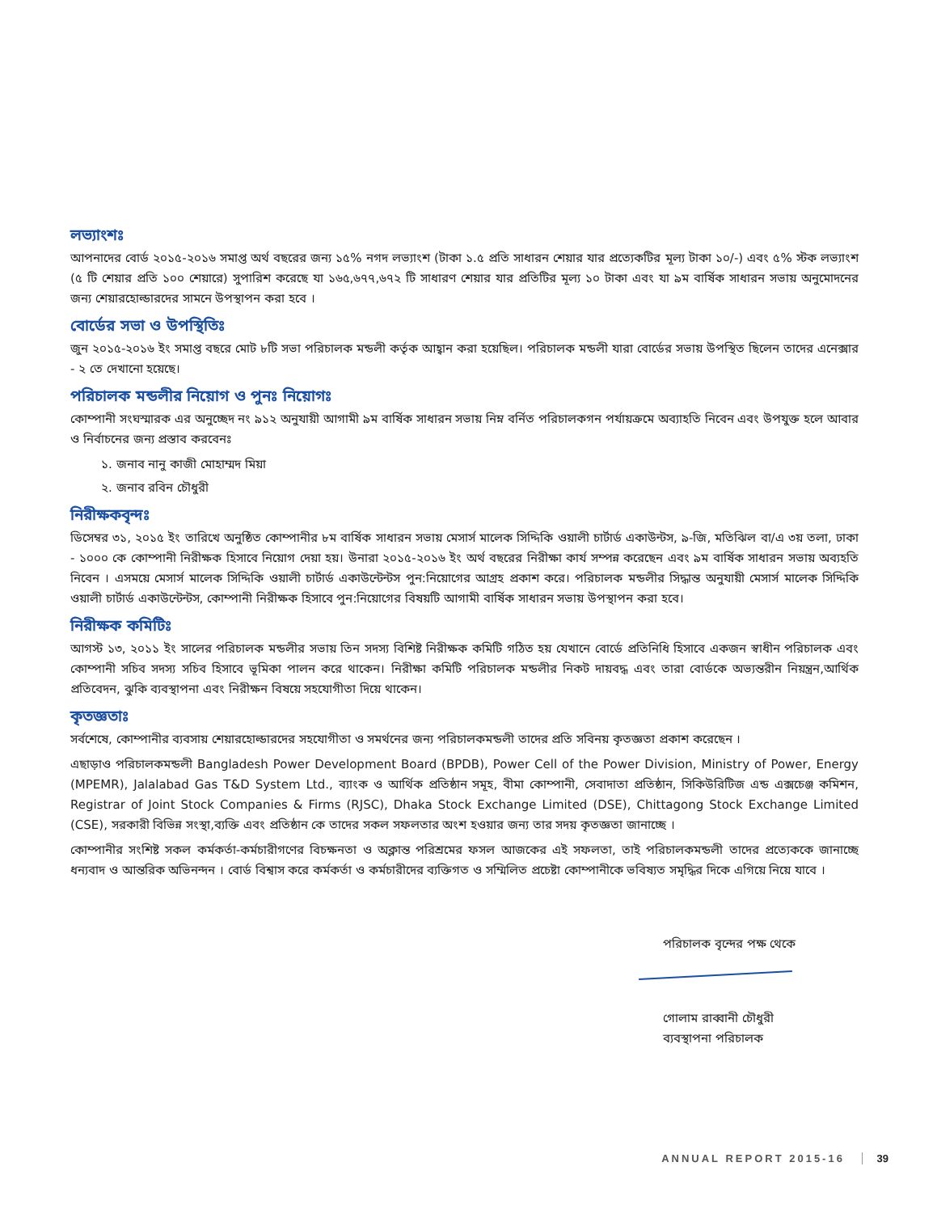লভ্যাংশঃ
আপনাদের বোর্ড ২০১৫-২০১৬ সমাপ্ত অর্থ বছরের জন্য ১৫% নগদ লভ্যাংশ (টাকা ১.৫ প্রতি সাধারন শেয়ার যার প্রত্যেকটির মূল্য টাকা ১০/-) এবং ৫% স্টক লভ্যাংশ (৫ টি শেয়ার প্রতি ১০০ শেয়ারে) সুপারিশ করেছে যা ১৬৫,৬৭৭,৬৭২ টি সাধারণ শেয়ার যার প্রতিটির মূল্য ১০ টাকা এবং যা ৯ম বার্ষিক সাধারন সভায় অনুমোদনের জন্য শেয়ারহোল্ডারদের সামনে উপস্থাপন করা হবে ।
বোর্ডের সভা ও উপস্থিতিঃ
জুন ২০১৫-২০১৬ ইং সমাপ্ত বছরে মোট ৮টি সভা পরিচালক মন্ডলী কর্তৃক আহ্বান করা হয়েছিল। পরিচালক মন্ডলী যারা বোর্ডের সভায় উপস্থিত ছিলেন তাদের এনেক্সার - ২ তে দেখানো হয়েছে।
পরিচালক মন্ডলীর নিয়োগ ও পুনঃ নিয়োগঃ
কোম্পানী সংঘস্মারক এর অনুচ্ছেদ নং ৯১২ অনুযায়ী আগামী ৯ম বার্ষিক সাধারন সভায় নিম্ন বর্নিত পরিচালকগন পর্যায়ক্রমে অব্যাহতি নিবেন এবং উপযুক্ত হলে আবার ও নির্বাচনের জন্য প্রস্তাব করবেনঃ
১. জনাব নানু কাজী মোহাম্মদ মিয়া
২. জনাব রবিন চৌধুরী
নিরীক্ষকবৃন্দঃ
ডিসেম্বর ৩১, ২০১৫ ইং তারিখে অনুষ্ঠিত কোম্পানীর ৮ম বার্ষিক সাধারন সভায় মেসার্স মালেক সিদ্দিকি ওয়ালী চার্টার্ড একাউন্টস, ৯-জি, মতিঝিল বা/এ ৩য় তলা, ঢাকা - ১০০০ কে কোম্পানী নিরীক্ষক হিসাবে নিয়োগ দেয়া হয়। উনারা ২০১৫-২০১৬ ইং অর্থ বছরের নিরীক্ষা কার্য সম্পন্ন করেছেন এবং ৯ম বার্ষিক সাধারন সভায় অব্যহতি নিবেন । এসময়ে মেসার্স মালেক সিদ্দিকি ওয়ালী চার্টার্ড একাউন্টেন্টস পুন:নিয়োগের আগ্রহ প্রকাশ করে। পরিচালক মন্ডলীর সিদ্ধান্ত অনুযায়ী মেসার্স মালেক সিদ্দিকি ওয়ালী চার্টার্ড একাউন্টেন্টস, কোম্পানী নিরীক্ষক হিসাবে পুন:নিয়োগের বিষয়টি আগামী বার্ষিক সাধারন সভায় উপস্থাপন করা হবে।
নিরীক্ষক কমিটিঃ
আগস্ট ১৩, ২০১১ ইং সালের পরিচালক মন্ডলীর সভায় তিন সদস্য বিশিষ্ট নিরীক্ষক কমিটি গঠিত হয় যেখানে বোর্ডে প্রতিনিধি হিসাবে একজন স্বাধীন পরিচালক এবং কোম্পানী সচিব সদস্য সচিব হিসাবে ভূমিকা পালন করে থাকেন। নিরীক্ষা কমিটি পরিচালক মন্ডলীর নিকট দায়বদ্ধ এবং তারা বোর্ডকে অভ্যন্তরীন নিয়ন্ত্রন,আর্থিক প্রতিবেদন, ঝুকি ব্যবস্থাপনা এবং নিরীক্ষন বিষয়ে সহযোগীতা দিয়ে থাকেন।
কৃতজ্ঞতাঃ
সর্বশেষে, কোম্পানীর ব্যবসায় শেয়ারহোল্ডারদের সহযোগীতা ও সমর্থনের জন্য পরিচালকমন্ডলী তাদের প্রতি সবিনয় কৃতজ্ঞতা প্রকাশ করেছেন ।
এছাড়াও পরিচালকমন্ডলী Bangladesh Power Development Board (BPDB), Power Cell of the Power Division, Ministry of Power, Energy (MPEMR), Jalalabad Gas T&D System Ltd., ব্যাংক ও আর্থিক প্রতিষ্ঠান সমূহ, বীমা কোম্পানী, সেবাদাতা প্রতিষ্ঠান, সিকিউরিটিজ এন্ড এক্সচেঞ্জ কমিশন, Registrar of Joint Stock Companies & Firms (RJSC), Dhaka Stock Exchange Limited (DSE), Chittagong Stock Exchange Limited (CSE), সরকারী বিভিন্ন সংস্থা,ব্যক্তি এবং প্রতিষ্ঠান কে তাদের সকল সফলতার অংশ হওয়ার জন্য তার সদয় কৃতজ্ঞতা জানাচ্ছে ।
কোম্পানীর সংশিষ্ট সকল কর্মকর্তা-কর্মচারীগণের বিচক্ষনতা ও অক্লান্ত পরিশ্রমের ফসল আজকের এই সফলতা, তাই পরিচালকমন্ডলী তাদের প্রত্যেককে জানাচ্ছে ধন্যবাদ ও আন্তরিক অভিনন্দন । বোর্ড বিশ্বাস করে কর্মকর্তা ও কর্মচারীদের ব্যক্তিগত ও সম্মিলিত প্রচেষ্টা কোম্পানীকে ভবিষ্যত সমৃদ্ধির দিকে এগিয়ে নিয়ে যাবে ।
পরিচালক বৃন্দের পক্ষ থেকে
গোলাম রাব্বানী চৌধুরী
ব্যবস্থাপনা পরিচালক
ANNUAL REPORT 2015-16 39